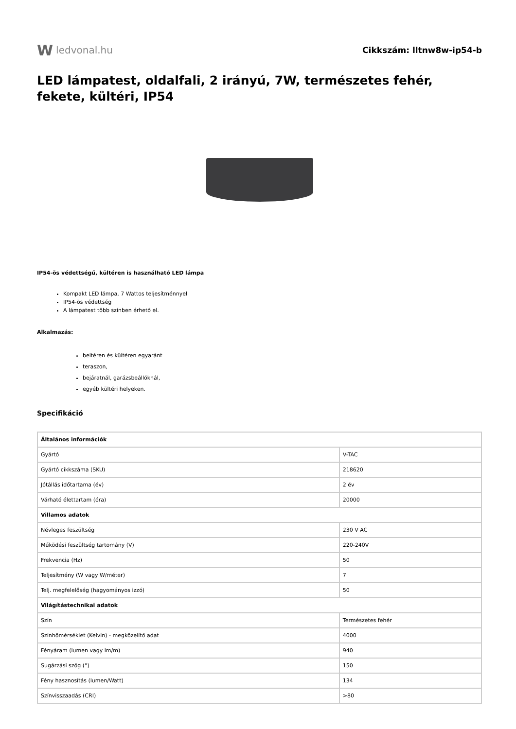W ledvonal.hu
Cikkszám: lltnw8w-ip54-b
LED lámpatest, oldalfali, 2 irányú, 7W, természetes fehér, fekete, kültéri, IP54
IP54-ös védettségű, kültéren is használható LED lámpa
Kompakt LED lámpa, 7 Wattos teljesítménnyel
IP54-ös védettség
A lámpatest több színben érhető el.
Alkalmazás:
beltéren és kültéren egyaránt
teraszon,
bejáratnál, garázsbeállóknál,
egyéb kültéri helyeken.
Specifikáció
| Általános információk | |
| Gyártó | V-TAC |
| Gyártó cikkszáma (SKU) | 218620 |
| Jótállás időtartama (év) | 2 év |
| Várható élettartam (óra) | 20000 |
| Villamos adatok | |
| Névleges feszültség | 230 V AC |
| Működési feszültség tartomány (V) | 220-240V |
| Frekvencia (Hz) | 50 |
| Teljesítmény (W vagy W/méter) | 7 |
| Telj. megfelelőség (hagyományos izzó) | 50 |
| Világítástechnikai adatok | |
| Szín | Természetes fehér |
| Színhőmérséklet (Kelvin) - megközelítő adat | 4000 |
| Fényáram (lumen vagy lm/m) | 940 |
| Sugárzási szög (°) | 150 |
| Fény hasznosítás (lumen/Watt) | 134 |
| Színvisszaadás (CRI) | >80 |